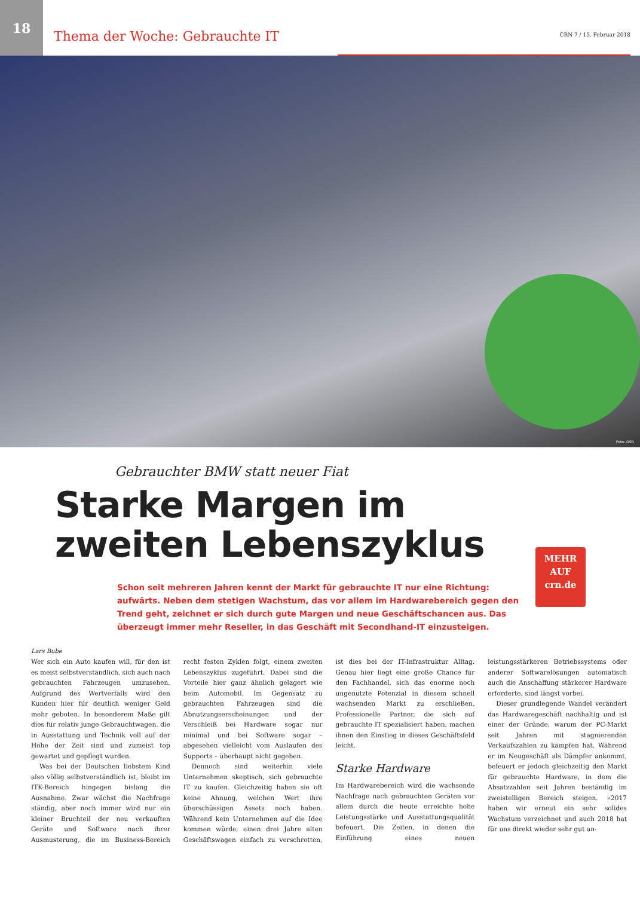18
Thema der Woche: Gebrauchte IT
CRN 7 / 15. Februar 2018
Foto: GSD
Gebrauchter BMW statt neuer Fiat
Starke Margen im
zweiten Lebenszyklus
Schon seit mehreren Jahren kennt der Markt für gebrauchte IT nur eine Richtung: aufwärts. Neben dem stetigen Wachstum, das vor allem im Hardwarebereich gegen den Trend geht, zeichnet er sich durch gute Margen und neue Geschäftschancen aus. Das überzeugt immer mehr Reseller, in das Geschäft mit Secondhand-IT einzusteigen.
MEHR
AUF
crn.de
Lars Bube
Wer sich ein Auto kaufen will, für den ist es meist selbstverständlich, sich auch nach gebrauchten Fahrzeugen umzusehen. Aufgrund des Wertverfalls wird den Kunden hier für deutlich weniger Geld mehr geboten. In besonderem Maße gilt dies für relativ junge Gebrauchtwagen, die in Ausstattung und Technik voll auf der Höhe der Zeit sind und zumeist top gewartet und gepflegt wurden.
Was bei der Deutschen liebstem Kind also völlig selbstverständlich ist, bleibt im ITK-Bereich hingegen bislang die Ausnahme. Zwar wächst die Nachfrage ständig, aber noch immer wird nur ein kleiner Bruchteil der neu verkauften Geräte und Software nach ihrer Ausmusterung, die im Business-Bereich recht festen Zyklen folgt, einem zweiten Lebenszyklus zugeführt. Dabei sind die Vorteile hier ganz ähnlich gelagert wie beim Automobil. Im Gegensatz zu gebrauchten Fahrzeugen sind die Abnutzungserscheinungen und der Verschleiß bei Hardware sogar nur minimal und bei Software sogar – abgesehen vielleicht vom Auslaufen des Supports – überhaupt nicht gegeben.
Dennoch sind weiterhin viele Unternehmen skeptisch, sich gebrauchte IT zu kaufen. Gleichzeitig haben sie oft keine Ahnung, welchen Wert ihre überschüssigen Assets noch haben. Während kein Unternehmen auf die Idee kommen würde, einen drei Jahre alten Geschäftswagen einfach zu verschrotten, ist dies bei der IT-Infrastruktur Alltag. Genau hier liegt eine große Chance für den Fachhandel, sich das enorme noch ungenutzte Potenzial in diesem schnell wachsenden Markt zu erschließen. Professionelle Partner, die sich auf gebrauchte IT spezialisiert haben, machen ihnen den Einstieg in dieses Geschäftsfeld leicht.
Starke Hardware
Im Hardwarebereich wird die wachsende Nachfrage nach gebrauchten Geräten vor allem durch die heute erreichte hohe Leistungsstärke und Ausstattungsqualität befeuert. Die Zeiten, in denen die Einführung eines neuen leistungsstärkeren Betriebssystems oder anderer Softwarelösungen automatisch auch die Anschaffung stärkerer Hardware erforderte, sind längst vorbei.
Dieser grundlegende Wandel verändert das Hardwaregeschäft nachhaltig und ist einer der Gründe, warum der PC-Markt seit Jahren mit stagnierenden Verkaufszahlen zu kämpfen hat. Während er im Neugeschäft als Dämpfer ankommt, befeuert er jedoch gleichzeitig den Markt für gebrauchte Hardware, in dem die Absatzzahlen seit Jahren beständig im zweistelligen Bereich steigen. »2017 haben wir erneut ein sehr solides Wachstum verzeichnet und auch 2018 hat für uns direkt wieder sehr gut an-